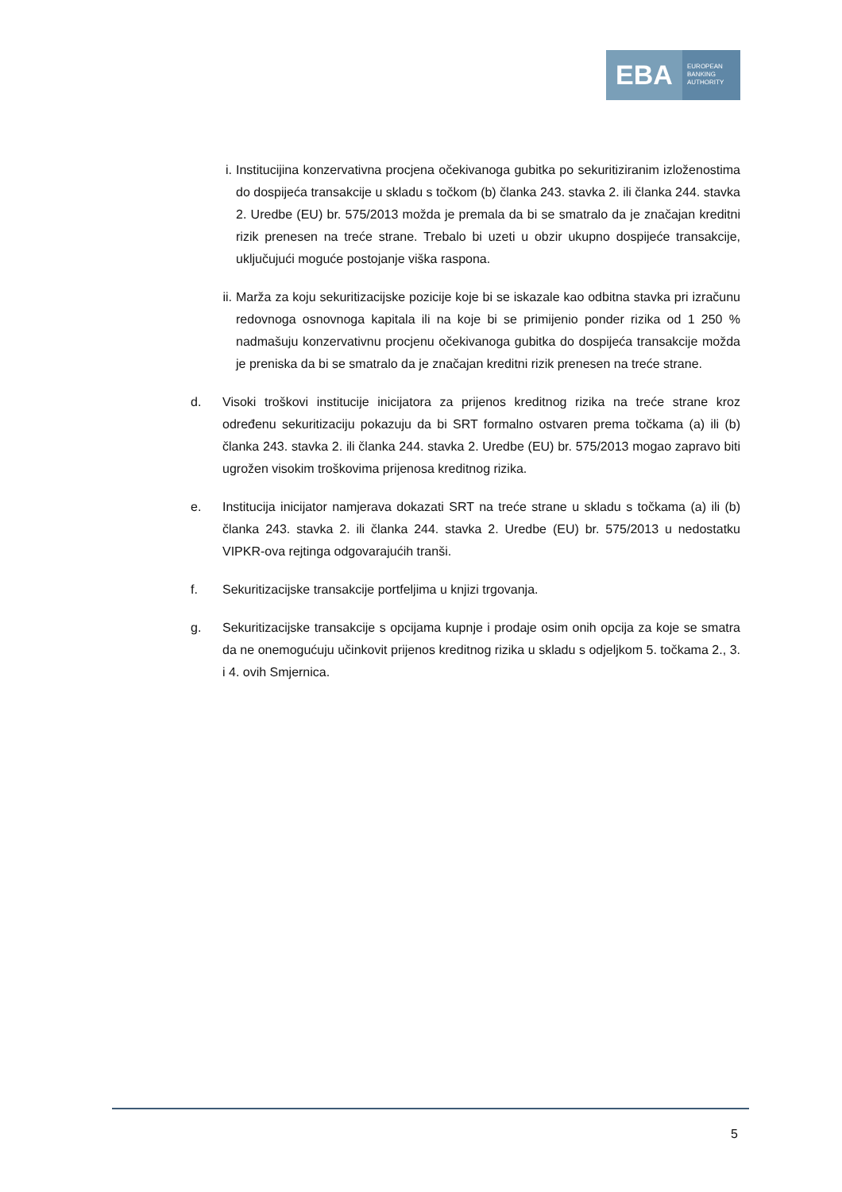EBA
EUROPEAN
BANKING
AUTHORITY
i. Institucijina konzervativna procjena očekivanoga gubitka po sekuritiziranim izloženostima do dospijeća transakcije u skladu s točkom (b) članka 243. stavka 2. ili članka 244. stavka 2. Uredbe (EU) br. 575/2013 možda je premala da bi se smatralo da je značajan kreditni rizik prenesen na treće strane. Trebalo bi uzeti u obzir ukupno dospijeće transakcije, uključujući moguće postojanje viška raspona.
ii.
Marža za koju sekuritizacijske pozicije koje bi se iskazale kao odbitna stavka pri izračunu redovnoga osnovnoga kapitala ili na koje bi se primijenio ponder rizika od 1 250 % nadmašuju konzervativnu procjenu očekivanoga gubitka do dospijeća transakcije možda je preniska da bi se smatralo da je značajan kreditni rizik prenesen na treće strane.
d. Visoki troškovi institucije inicijatora za prijenos kreditnog rizika na treće strane kroz određenu sekuritizaciju pokazuju da bi SRT formalno ostvaren prema točkama (a) ili (b) članka 243. stavka 2. ili članka 244. stavka 2. Uredbe (EU) br. 575/2013 mogao zapravo biti ugrožen visokim troškovima prijenosa kreditnog rizika.
e. Institucija inicijator namjerava dokazati SRT na treće strane u skladu s točkama (a) ili (b) članka 243. stavka 2. ili članka 244. stavka 2. Uredbe (EU) br. 575/2013 u nedostatku VIPKR-ova rejtinga odgovarajućih tranši.
f. Sekuritizacijske transakcije portfeljima u knjizi trgovanja.
g. Sekuritizacijske transakcije s opcijama kupnje i prodaje osim onih opcija za koje se smatra da ne onemogućuju učinkovit prijenos kreditnog rizika u skladu s odjeljkom 5. točkama 2., 3. i 4. ovih Smjernica.
5